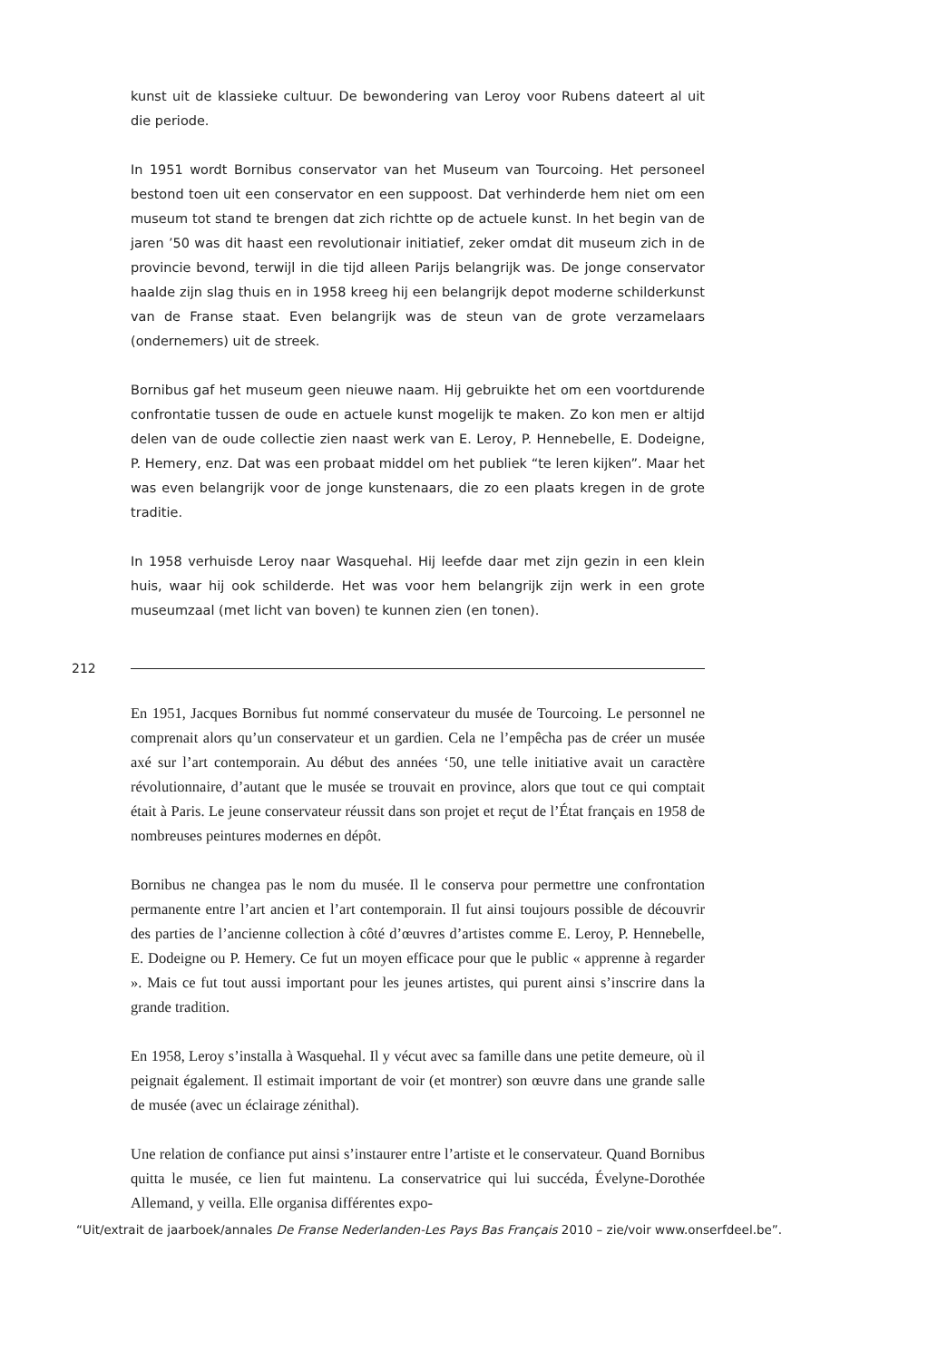kunst uit de klassieke cultuur. De bewondering van Leroy voor Rubens dateert al uit die periode.
In 1951 wordt Bornibus conservator van het Museum van Tourcoing. Het perso­neel bestond toen uit een conservator en een suppoost. Dat verhinderde hem niet om een museum tot stand te brengen dat zich richtte op de actuele kunst. In het begin van de jaren ’50 was dit haast een revolutionair initiatief, zeker omdat dit museum zich in de provincie bevond, terwijl in die tijd alleen Parijs belangrijk was. De jonge conservator haalde zijn slag thuis en in 1958 kreeg hij een belangrijk depot moderne schilderkunst van de Franse staat. Even belang­rijk was de steun van de grote verzamelaars (ondernemers) uit de streek.
Bornibus gaf het museum geen nieuwe naam. Hij gebruikte het om een voort­durende confrontatie tussen de oude en actuele kunst mogelijk te maken. Zo kon men er altijd delen van de oude collectie zien naast werk van E. Leroy, P. Hennebelle, E. Dodeigne, P. Hemery, enz. Dat was een probaat middel om het publiek “te leren kijken”. Maar het was even belangrijk voor de jonge kunste­naars, die zo een plaats kregen in de grote traditie.
In 1958 verhuisde Leroy naar Wasquehal. Hij leefde daar met zijn gezin in een klein huis, waar hij ook schilderde. Het was voor hem belangrijk zijn werk in een grote museumzaal (met licht van boven) te kunnen zien (en tonen).
212
En 1951, Jacques Bornibus fut nommé conservateur du musée de Tourcoing. Le personnel ne comprenait alors qu’un conservateur et un gardien. Cela ne l’empêcha pas de créer un musée axé sur l’art contemporain. Au début des an­nées ‘50, une telle initiative avait un caractère révolutionnaire, d’autant que le musée se trouvait en province, alors que tout ce qui comptait était à Paris. Le jeune conservateur réussit dans son projet et reçut de l’État français en 1958 de nombreuses peintures modernes en dépôt.
Bornibus ne changea pas le nom du musée. Il le conserva pour permettre une confrontation permanente entre l’art ancien et l’art contemporain. Il fut ainsi toujours possible de découvrir des parties de l’ancienne collection à côté d’œuvres d’artistes comme E. Leroy, P. Hennebelle, E. Dodeigne ou P. Hemery. Ce fut un moyen efficace pour que le public « apprenne à regarder ». Mais ce fut tout aussi important pour les jeunes artistes, qui purent ainsi s’inscrire dans la grande tradition.
En 1958, Leroy s’installa à Wasquehal. Il y vécut avec sa famille dans une petite demeure, où il peignait également. Il estimait important de voir (et montrer) son œuvre dans une grande salle de musée (avec un éclairage zénithal).
Une relation de confiance put ainsi s’instaurer entre l’artiste et le conservateur. Quand Bornibus quitta le musée, ce lien fut maintenu. La conservatrice qui lui succéda, Évelyne-Dorothée Allemand, y veilla. Elle organisa différentes expo-
“Uit/extrait de jaarboek/annales De Franse Nederlanden-Les Pays Bas Français 2010 – zie/voir www.onserfdeel.be”.